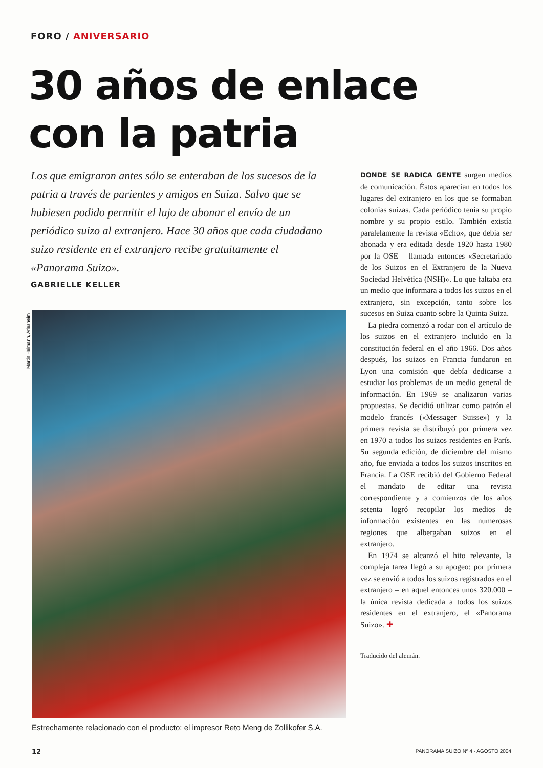FORO / ANIVERSARIO
30 años de enlace
con la patria
Los que emigraron antes sólo se enteraban de los sucesos de la patria a través de parientes y amigos en Suiza. Salvo que se hubiesen podido permitir el lujo de abonar el envío de un periódico suizo al extranjero. Hace 30 años que cada ciudadano suizo residente en el extranjero recibe gratuitamente el «Panorama Suizo».
GABRIELLE KELLER
Martin Heimann, Arlesheim
Estrechamente relacionado con el producto: el impresor Reto Meng de Zollikofer S.A.
DONDE SE RADICA GENTE surgen medios de comunicación. Éstos aparecían en todos los lugares del extranjero en los que se formaban colonias suizas. Cada periódico tenía su propio nombre y su propio estilo. También existía paralelamente la revista «Echo», que debía ser abonada y era editada desde 1920 hasta 1980 por la OSE – llamada entonces «Secretariado de los Suizos en el Extranjero de la Nueva Sociedad Helvética (NSH)». Lo que faltaba era un medio que informara a todos los suizos en el extranjero, sin excepción, tanto sobre los sucesos en Suiza cuanto sobre la Quinta Suiza.
La piedra comenzó a rodar con el artículo de los suizos en el extranjero incluido en la constitución federal en el año 1966. Dos años después, los suizos en Francia fundaron en Lyon una comisión que debía dedicarse a estudiar los problemas de un medio general de información. En 1969 se analizaron varias propuestas. Se decidió utilizar como patrón el modelo francés («Messager Suisse») y la primera revista se distribuyó por primera vez en 1970 a todos los suizos residentes en París. Su segunda edición, de diciembre del mismo año, fue enviada a todos los suizos inscritos en Francia. La OSE recibió del Gobierno Federal el mandato de editar una revista correspondiente y a comienzos de los años setenta logró recopilar los medios de información existentes en las numerosas regiones que albergaban suizos en el extranjero.
En 1974 se alcanzó el hito relevante, la compleja tarea llegó a su apogeo: por primera vez se envió a todos los suizos registrados en el extranjero – en aquel entonces unos 320.000 – la única revista dedicada a todos los suizos residentes en el extranjero, el «Panorama Suizo». ✚
Traducido del alemán.
12
PANORAMA SUIZO Nº 4 · AGOSTO 2004